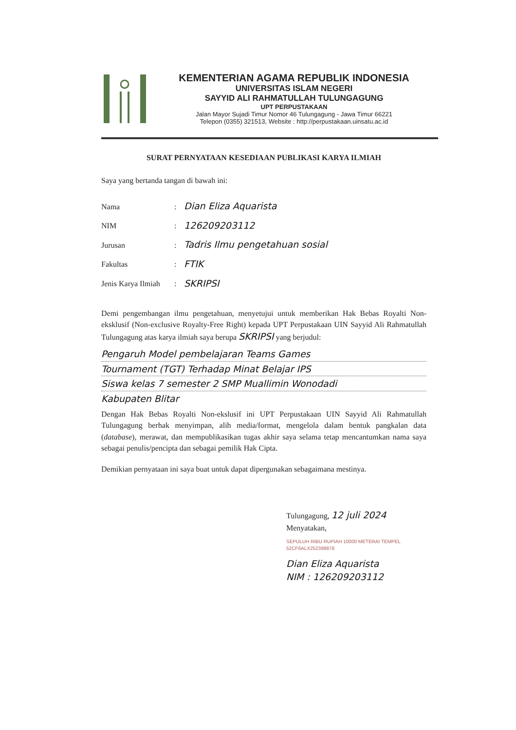KEMENTERIAN AGAMA REPUBLIK INDONESIA
UNIVERSITAS ISLAM NEGERI
SAYYID ALI RAHMATULLAH TULUNGAGUNG
UPT PERPUSTAKAAN
Jalan Mayor Sujadi Timur Nomor 46 Tulungagung - Jawa Timur 66221
Telepon (0355) 321513, Website : http://perpustakaan.uinsatu.ac.id
SURAT PERNYATAAN KESEDIAAN PUBLIKASI KARYA ILMIAH
Saya yang bertanda tangan di bawah ini:
| Nama | : | Dian Eliza Aquarista |
| NIM | : | 12620920​3112 |
| Jurusan | : | Tadris Ilmu pengetahuan sosial |
| Fakultas | : | FTIK |
| Jenis Karya Ilmiah | : | SKRIPSI |
Demi pengembangan ilmu pengetahuan, menyetujui untuk memberikan Hak Bebas Royalti Non-eksklusif (Non-exclusive Royalty-Free Right) kepada UPT Perpustakaan UIN Sayyid Ali Rahmatullah Tulungagung atas karya ilmiah saya berupa SKRIPSI yang berjudul:
Pengaruh Model pembelajaran Teams Games
Tournament (TGT) Terhadap Minat Belajar IPS
Siswa kelas 7 semester 2 SMP Muallimin Wonodadi
Kabupaten Blitar
Dengan Hak Bebas Royalti Non-ekslusif ini UPT Perpustakaan UIN Sayyid Ali Rahmatullah Tulungagung berhak menyimpan, alih media/format, mengelola dalam bentuk pangkalan data (database), merawat, dan mempublikasikan tugas akhir saya selama tetap mencantumkan nama saya sebagai penulis/pencipta dan sebagai pemilik Hak Cipta.
Demikian pernyataan ini saya buat untuk dapat dipergunakan sebagaimana mestinya.
Tulungagung, 12 juli 2024
Menyatakan,
SEPULUH RIBU RUPIAH 10000 METERAI TEMPEL 52CF6ALX252398878
Dian Eliza Aquarista
NIM : 126209203112